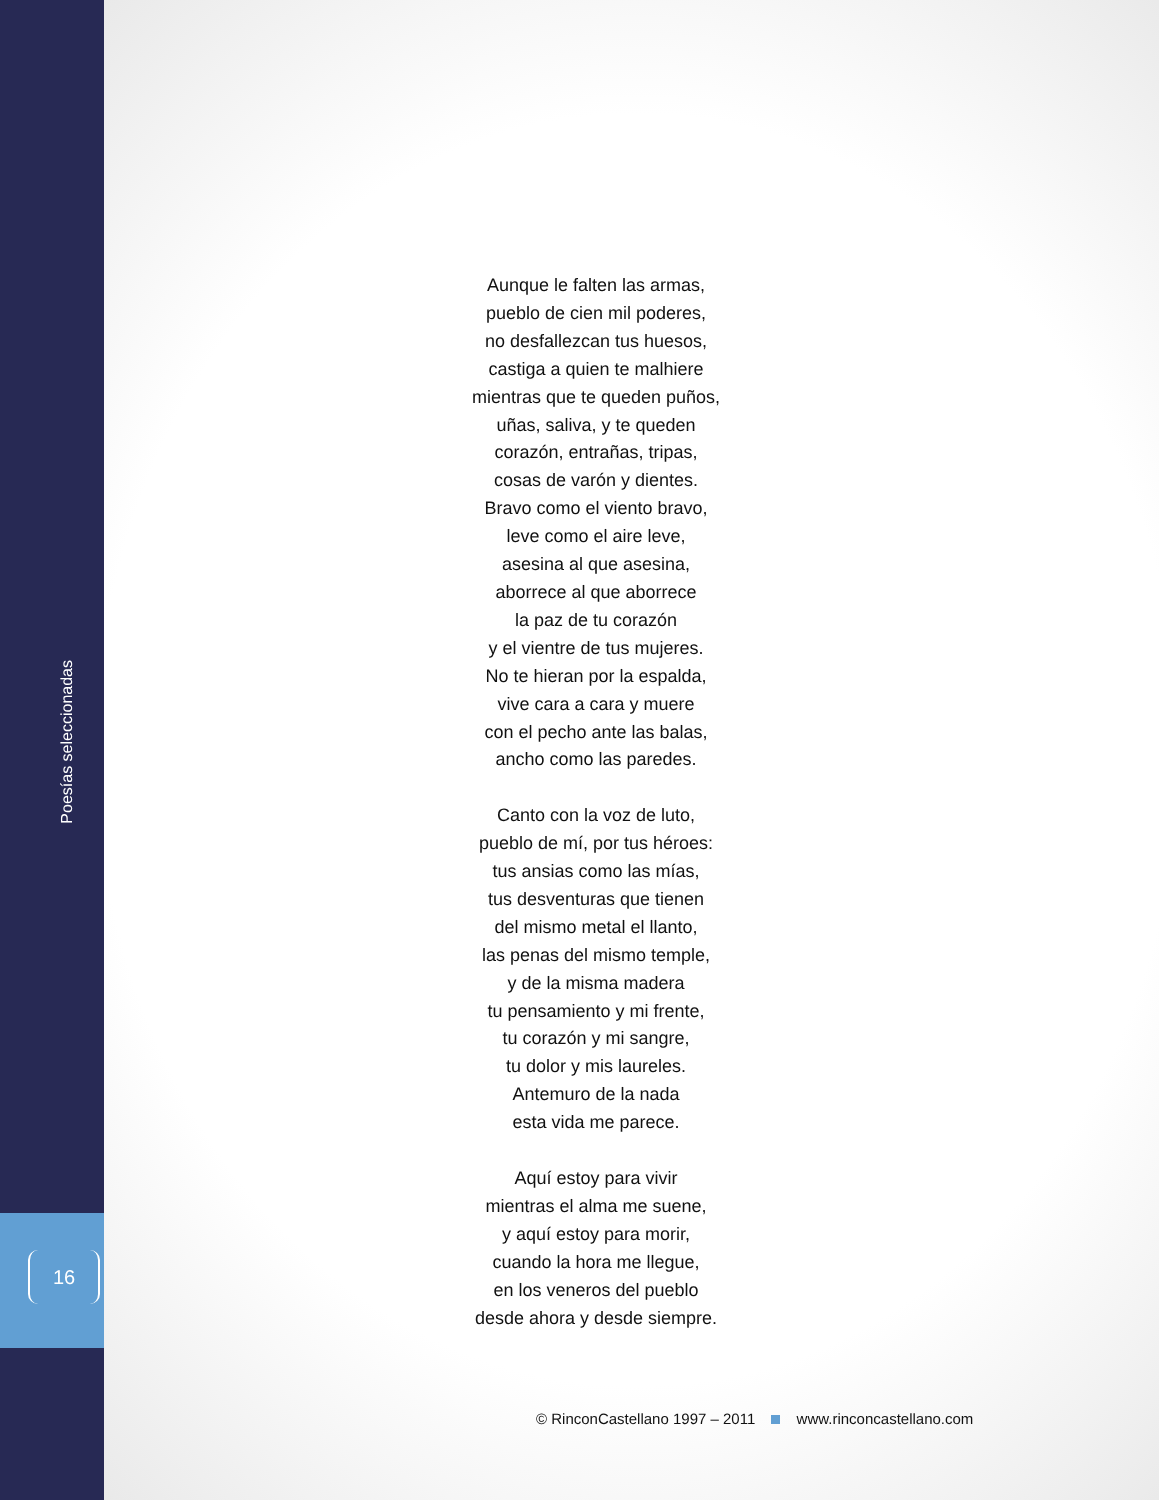Poesías seleccionadas
16
Aunque le falten las armas,
pueblo de cien mil poderes,
no desfallezcan tus huesos,
castiga a quien te malhiere
mientras que te queden puños,
uñas, saliva, y te queden
corazón, entrañas, tripas,
cosas de varón y dientes.
Bravo como el viento bravo,
leve como el aire leve,
asesina al que asesina,
aborrece al que aborrece
la paz de tu corazón
y el vientre de tus mujeres.
No te hieran por la espalda,
vive cara a cara y muere
con el pecho ante las balas,
ancho como las paredes.
Canto con la voz de luto,
pueblo de mí, por tus héroes:
tus ansias como las mías,
tus desventuras que tienen
del mismo metal el llanto,
las penas del mismo temple,
y de la misma madera
tu pensamiento y mi frente,
tu corazón y mi sangre,
tu dolor y mis laureles.
Antemuro de la nada
esta vida me parece.
Aquí estoy para vivir
mientras el alma me suene,
y aquí estoy para morir,
cuando la hora me llegue,
en los veneros del pueblo
desde ahora y desde siempre.
© RinconCastellano 1997 – 2011 www.rinconcastellano.com